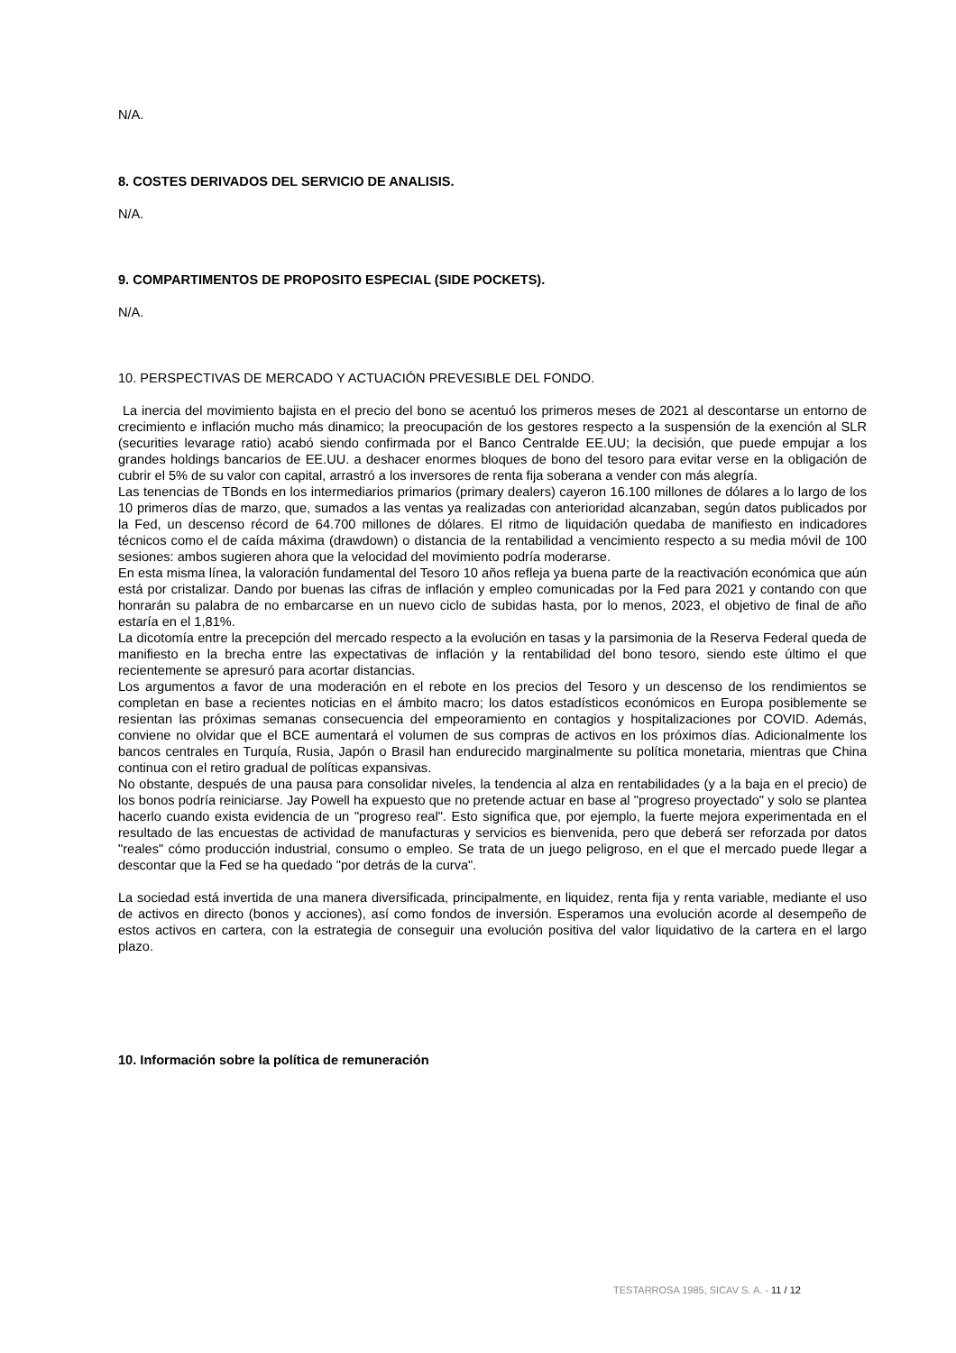N/A.
8. COSTES DERIVADOS DEL SERVICIO DE ANALISIS.
N/A.
9. COMPARTIMENTOS DE PROPOSITO ESPECIAL (SIDE POCKETS).
N/A.
10. PERSPECTIVAS DE MERCADO Y ACTUACIÓN PREVESIBLE DEL FONDO.
La inercia del movimiento bajista en el precio del bono se acentuó los primeros meses de 2021 al descontarse un entorno de crecimiento e inflación mucho más dinamico; la preocupación de los gestores respecto a la suspensión de la exención al SLR (securities levarage ratio) acabó siendo confirmada por el Banco Centralde EE.UU; la decisión, que puede empujar a los grandes holdings bancarios de EE.UU. a deshacer enormes bloques de bono del tesoro para evitar verse en la obligación de cubrir el 5% de su valor con capital, arrastró a los inversores de renta fija soberana a vender con más alegría.
Las tenencias de TBonds en los intermediarios primarios (primary dealers) cayeron 16.100 millones de dólares a lo largo de los 10 primeros días de marzo, que, sumados a las ventas ya realizadas con anterioridad alcanzaban, según datos publicados por la Fed, un descenso récord de 64.700 millones de dólares. El ritmo de liquidación quedaba de manifiesto en indicadores técnicos como el de caída máxima (drawdown) o distancia de la rentabilidad a vencimiento respecto a su media móvil de 100 sesiones: ambos sugieren ahora que la velocidad del movimiento podría moderarse.
En esta misma línea, la valoración fundamental del Tesoro 10 años refleja ya buena parte de la reactivación económica que aún está por cristalizar. Dando por buenas las cifras de inflación y empleo comunicadas por la Fed para 2021 y contando con que honrarán su palabra de no embarcarse en un nuevo ciclo de subidas hasta, por lo menos, 2023, el objetivo de final de año estaría en el 1,81%.
La dicotomía entre la precepción del mercado respecto a la evolución en tasas y la parsimonia de la Reserva Federal queda de manifiesto en la brecha entre las expectativas de inflación y la rentabilidad del bono tesoro, siendo este último el que recientemente se apresuró para acortar distancias.
Los argumentos a favor de una moderación en el rebote en los precios del Tesoro y un descenso de los rendimientos se completan en base a recientes noticias en el ámbito macro; los datos estadísticos económicos en Europa posiblemente se resientan las próximas semanas consecuencia del empeoramiento en contagios y hospitalizaciones por COVID. Además, conviene no olvidar que el BCE aumentará el volumen de sus compras de activos en los próximos días. Adicionalmente los bancos centrales en Turquía, Rusia, Japón o Brasil han endurecido marginalmente su política monetaria, mientras que China continua con el retiro gradual de políticas expansivas.
No obstante, después de una pausa para consolidar niveles, la tendencia al alza en rentabilidades (y a la baja en el precio) de los bonos podría reiniciarse. Jay Powell ha expuesto que no pretende actuar en base al "progreso proyectado" y solo se plantea hacerlo cuando exista evidencia de un "progreso real". Esto significa que, por ejemplo, la fuerte mejora experimentada en el resultado de las encuestas de actividad de manufacturas y servicios es bienvenida, pero que deberá ser reforzada por datos "reales" cómo producción industrial, consumo o empleo. Se trata de un juego peligroso, en el que el mercado puede llegar a descontar que la Fed se ha quedado "por detrás de la curva".
La sociedad está invertida de una manera diversificada, principalmente, en liquidez, renta fija y renta variable, mediante el uso de activos en directo (bonos y acciones), así como fondos de inversión. Esperamos una evolución acorde al desempeño de estos activos en cartera, con la estrategia de conseguir una evolución positiva del valor liquidativo de la cartera en el largo plazo.
10. Información sobre la política de remuneración
TESTARROSA 1985, SICAV S. A. - 11 / 12